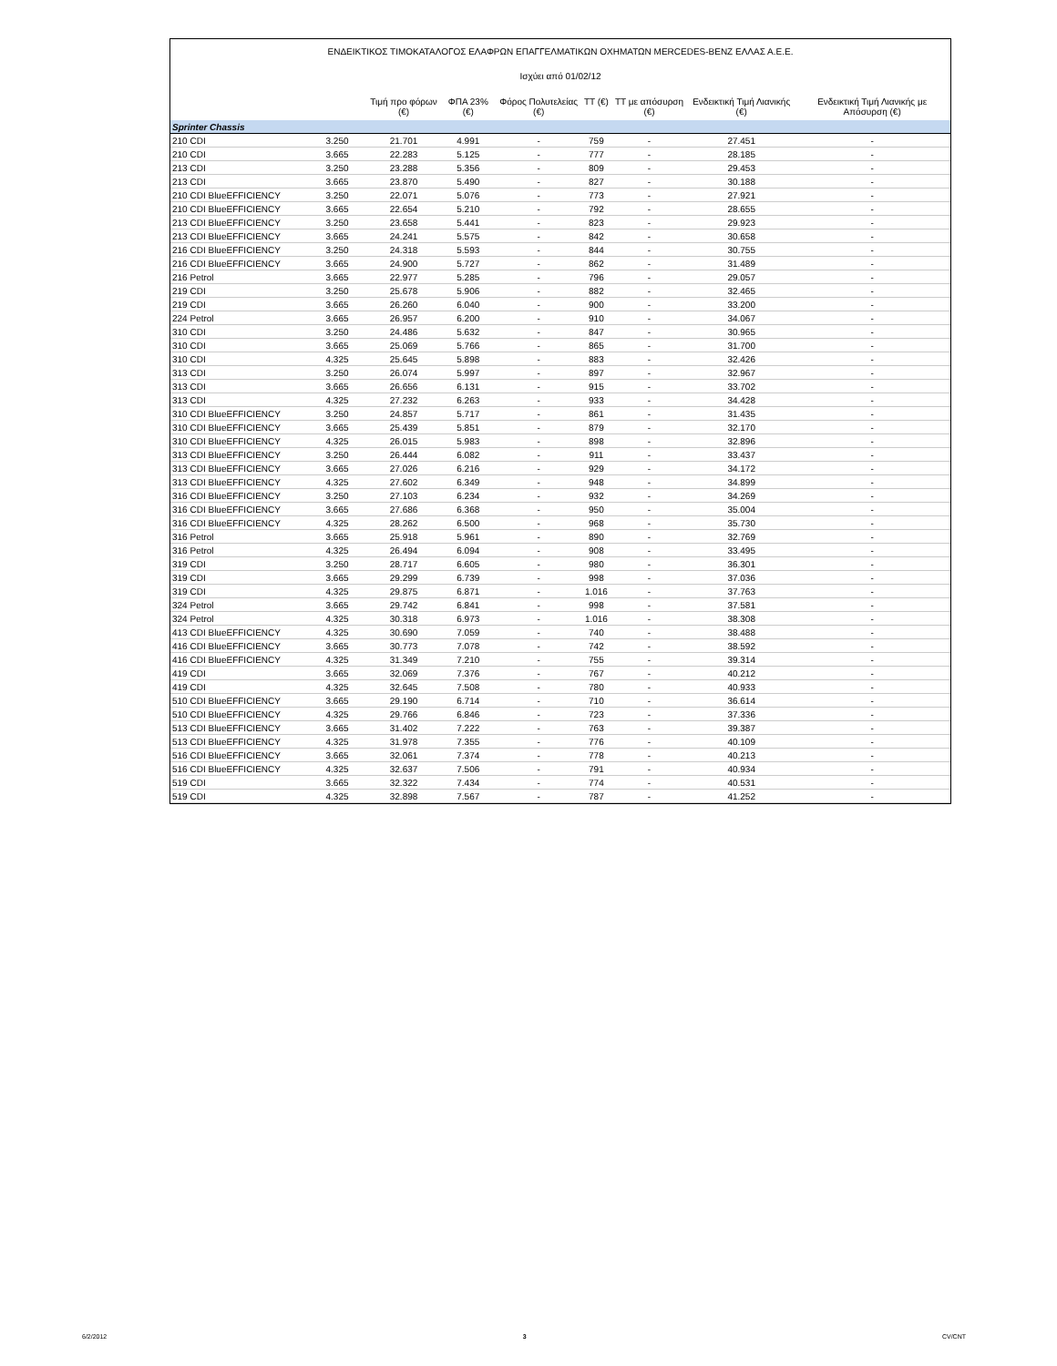ΕΝΔΕΙΚΤΙΚΟΣ ΤΙΜΟΚΑΤΑΛΟΓΟΣ ΕΛΑΦΡΩΝ ΕΠΑΓΓΕΛΜΑΤΙΚΩΝ ΟΧΗΜΑΤΩΝ MERCEDES-BENZ ΕΛΛΑΣ Α.Ε.Ε.
Ισχύει από 01/02/12
| | | Τιμή προ φόρων (€) | ΦΠΑ 23% (€) | Φόρος Πολυτελείας (€) | ΤΤ (€) | ΤΤ με απόσυρση (€) | Ενδεικτική Τιμή Λιανικής (€) | Ενδεικτική Τιμή Λιανικής με Απόσυρση (€) |
| --- | --- | --- | --- | --- | --- | --- | --- | --- |
| Sprinter Chassis | | | | | | | | |
| 210 CDI | 3.250 | 21.701 | 4.991 | - | 759 | - | 27.451 | - |
| 210 CDI | 3.665 | 22.283 | 5.125 | - | 777 | - | 28.185 | - |
| 213 CDI | 3.250 | 23.288 | 5.356 | - | 809 | - | 29.453 | - |
| 213 CDI | 3.665 | 23.870 | 5.490 | - | 827 | - | 30.188 | - |
| 210 CDI BlueEFFICIENCY | 3.250 | 22.071 | 5.076 | - | 773 | - | 27.921 | - |
| 210 CDI BlueEFFICIENCY | 3.665 | 22.654 | 5.210 | - | 792 | - | 28.655 | - |
| 213 CDI BlueEFFICIENCY | 3.250 | 23.658 | 5.441 | - | 823 | - | 29.923 | - |
| 213 CDI BlueEFFICIENCY | 3.665 | 24.241 | 5.575 | - | 842 | - | 30.658 | - |
| 216 CDI BlueEFFICIENCY | 3.250 | 24.318 | 5.593 | - | 844 | - | 30.755 | - |
| 216 CDI BlueEFFICIENCY | 3.665 | 24.900 | 5.727 | - | 862 | - | 31.489 | - |
| 216 Petrol | 3.665 | 22.977 | 5.285 | - | 796 | - | 29.057 | - |
| 219 CDI | 3.250 | 25.678 | 5.906 | - | 882 | - | 32.465 | - |
| 219 CDI | 3.665 | 26.260 | 6.040 | - | 900 | - | 33.200 | - |
| 224 Petrol | 3.665 | 26.957 | 6.200 | - | 910 | - | 34.067 | - |
| 310 CDI | 3.250 | 24.486 | 5.632 | - | 847 | - | 30.965 | - |
| 310 CDI | 3.665 | 25.069 | 5.766 | - | 865 | - | 31.700 | - |
| 310 CDI | 4.325 | 25.645 | 5.898 | - | 883 | - | 32.426 | - |
| 313 CDI | 3.250 | 26.074 | 5.997 | - | 897 | - | 32.967 | - |
| 313 CDI | 3.665 | 26.656 | 6.131 | - | 915 | - | 33.702 | - |
| 313 CDI | 4.325 | 27.232 | 6.263 | - | 933 | - | 34.428 | - |
| 310 CDI BlueEFFICIENCY | 3.250 | 24.857 | 5.717 | - | 861 | - | 31.435 | - |
| 310 CDI BlueEFFICIENCY | 3.665 | 25.439 | 5.851 | - | 879 | - | 32.170 | - |
| 310 CDI BlueEFFICIENCY | 4.325 | 26.015 | 5.983 | - | 898 | - | 32.896 | - |
| 313 CDI BlueEFFICIENCY | 3.250 | 26.444 | 6.082 | - | 911 | - | 33.437 | - |
| 313 CDI BlueEFFICIENCY | 3.665 | 27.026 | 6.216 | - | 929 | - | 34.172 | - |
| 313 CDI BlueEFFICIENCY | 4.325 | 27.602 | 6.349 | - | 948 | - | 34.899 | - |
| 316 CDI BlueEFFICIENCY | 3.250 | 27.103 | 6.234 | - | 932 | - | 34.269 | - |
| 316 CDI BlueEFFICIENCY | 3.665 | 27.686 | 6.368 | - | 950 | - | 35.004 | - |
| 316 CDI BlueEFFICIENCY | 4.325 | 28.262 | 6.500 | - | 968 | - | 35.730 | - |
| 316 Petrol | 3.665 | 25.918 | 5.961 | - | 890 | - | 32.769 | - |
| 316 Petrol | 4.325 | 26.494 | 6.094 | - | 908 | - | 33.495 | - |
| 319 CDI | 3.250 | 28.717 | 6.605 | - | 980 | - | 36.301 | - |
| 319 CDI | 3.665 | 29.299 | 6.739 | - | 998 | - | 37.036 | - |
| 319 CDI | 4.325 | 29.875 | 6.871 | - | 1.016 | - | 37.763 | - |
| 324 Petrol | 3.665 | 29.742 | 6.841 | - | 998 | - | 37.581 | - |
| 324 Petrol | 4.325 | 30.318 | 6.973 | - | 1.016 | - | 38.308 | - |
| 413 CDI BlueEFFICIENCY | 4.325 | 30.690 | 7.059 | - | 740 | - | 38.488 | - |
| 416 CDI BlueEFFICIENCY | 3.665 | 30.773 | 7.078 | - | 742 | - | 38.592 | - |
| 416 CDI BlueEFFICIENCY | 4.325 | 31.349 | 7.210 | - | 755 | - | 39.314 | - |
| 419 CDI | 3.665 | 32.069 | 7.376 | - | 767 | - | 40.212 | - |
| 419 CDI | 4.325 | 32.645 | 7.508 | - | 780 | - | 40.933 | - |
| 510 CDI BlueEFFICIENCY | 3.665 | 29.190 | 6.714 | - | 710 | - | 36.614 | - |
| 510 CDI BlueEFFICIENCY | 4.325 | 29.766 | 6.846 | - | 723 | - | 37.336 | - |
| 513 CDI BlueEFFICIENCY | 3.665 | 31.402 | 7.222 | - | 763 | - | 39.387 | - |
| 513 CDI BlueEFFICIENCY | 4.325 | 31.978 | 7.355 | - | 776 | - | 40.109 | - |
| 516 CDI BlueEFFICIENCY | 3.665 | 32.061 | 7.374 | - | 778 | - | 40.213 | - |
| 516 CDI BlueEFFICIENCY | 4.325 | 32.637 | 7.506 | - | 791 | - | 40.934 | - |
| 519 CDI | 3.665 | 32.322 | 7.434 | - | 774 | - | 40.531 | - |
| 519 CDI | 4.325 | 32.898 | 7.567 | - | 787 | - | 41.252 | - |
6/2/2012 3 CV/CNT